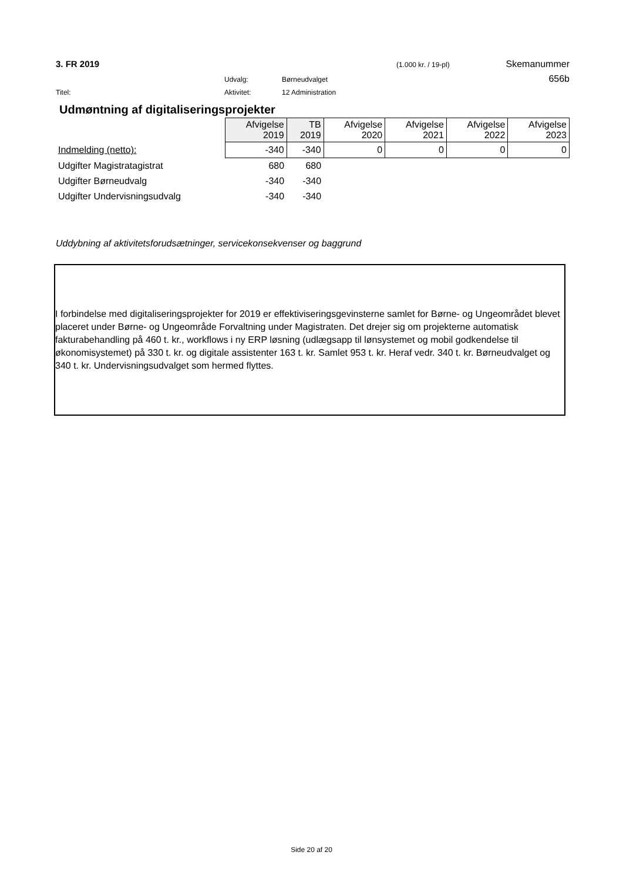3. FR 2019 (1.000 kr. / 19-pl) Skemanummer
Udvalg: Børneudvalget 656b
Titel: Aktivitet: 12 Administration
Udmøntning af digitaliseringsprojekter
| | Afvigelse 2019 | TB 2019 | Afvigelse 2020 | Afvigelse 2021 | Afvigelse 2022 | Afvigelse 2023 |
| Indmelding (netto): | -340 | -340 | 0 | 0 | 0 | 0 |
| Udgifter Magistratagistrat | 680 | 680 | | | | |
| Udgifter Børneudvalg | -340 | -340 | | | | |
| Udgifter Undervisningsudvalg | -340 | -340 | | | | |
Uddybning af aktivitetsforudsætninger, servicekonsekvenser og baggrund
I forbindelse med digitaliseringsprojekter for 2019 er effektiviseringsgevinsterne samlet for Børne- og Ungeområdet blevet placeret under Børne- og Ungeområde Forvaltning under Magistraten. Det drejer sig om projekterne automatisk fakturabehandling på 460 t. kr., workflows i ny ERP løsning (udlægsapp til lønsystemet og mobil godkendelse til økonomisystemet) på 330 t. kr. og digitale assistenter 163 t. kr. Samlet 953 t. kr. Heraf vedr. 340 t. kr. Børneudvalget og 340 t. kr. Undervisningsudvalget som hermed flyttes.
Side 20 af 20